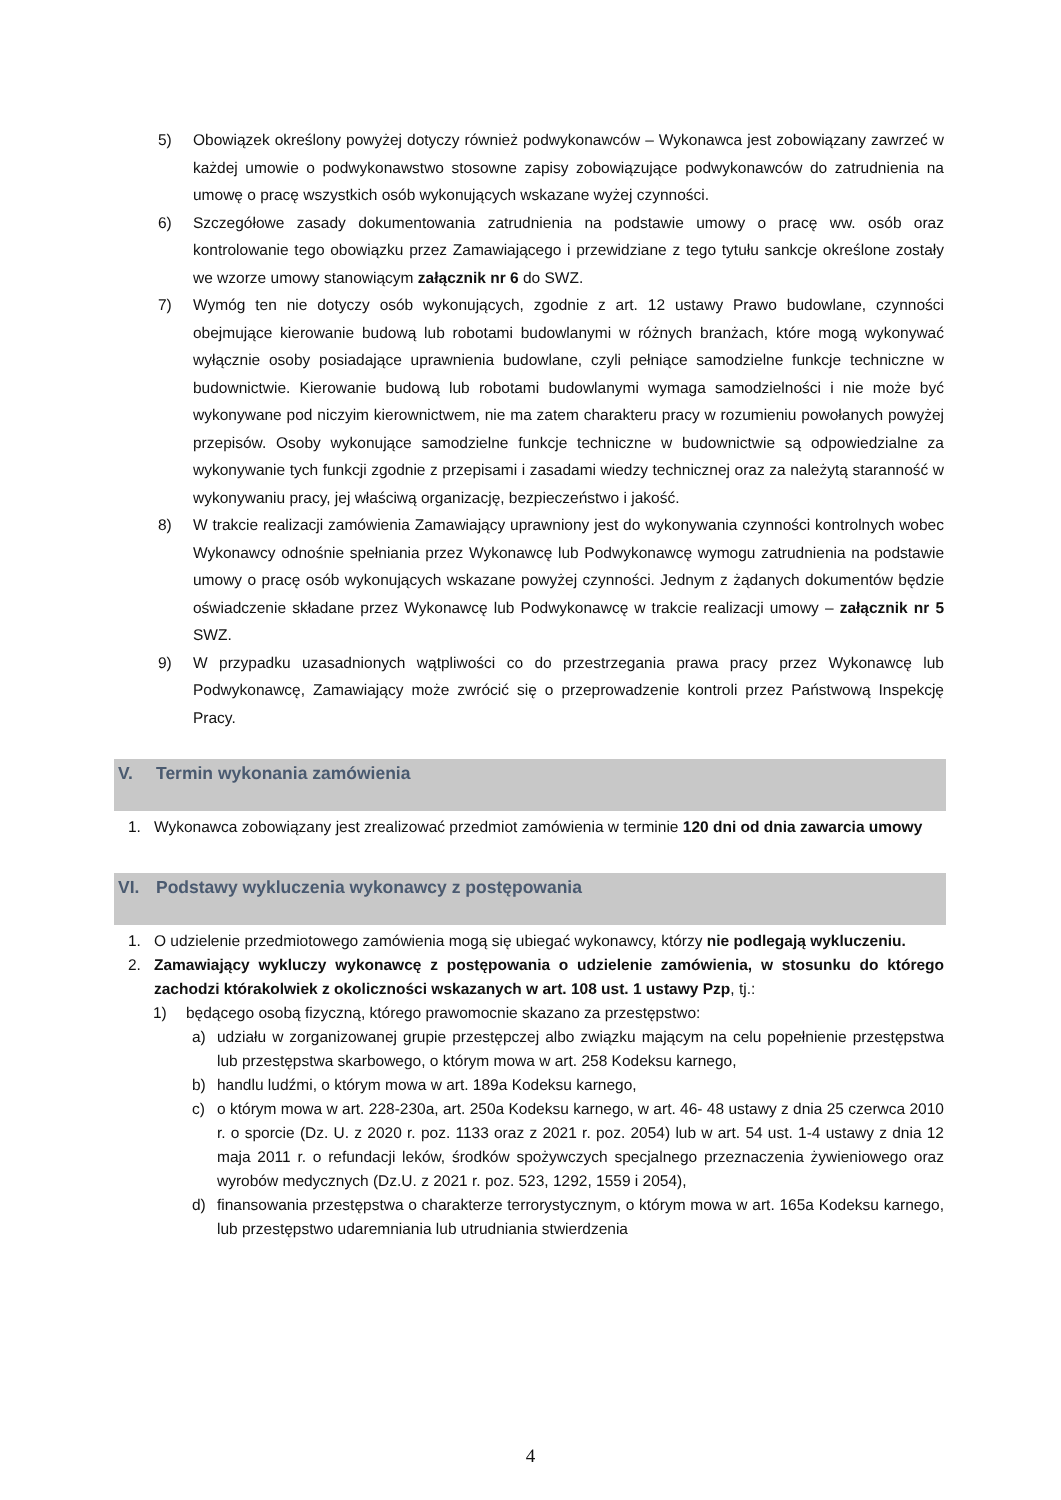5) Obowiązek określony powyżej dotyczy również podwykonawców – Wykonawca jest zobowiązany zawrzeć w każdej umowie o podwykonawstwo stosowne zapisy zobowiązujące podwykonawców do zatrudnienia na umowę o pracę wszystkich osób wykonujących wskazane wyżej czynności.
6) Szczegółowe zasady dokumentowania zatrudnienia na podstawie umowy o pracę ww. osób oraz kontrolowanie tego obowiązku przez Zamawiającego i przewidziane z tego tytułu sankcje określone zostały we wzorze umowy stanowiącym załącznik nr 6 do SWZ.
7) Wymóg ten nie dotyczy osób wykonujących, zgodnie z art. 12 ustawy Prawo budowlane, czynności obejmujące kierowanie budową lub robotami budowlanymi w różnych branżach, które mogą wykonywać wyłącznie osoby posiadające uprawnienia budowlane, czyli pełniące samodzielne funkcje techniczne w budownictwie. Kierowanie budową lub robotami budowlanymi wymaga samodzielności i nie może być wykonywane pod niczyim kierownictwem, nie ma zatem charakteru pracy w rozumieniu powołanych powyżej przepisów. Osoby wykonujące samodzielne funkcje techniczne w budownictwie są odpowiedzialne za wykonywanie tych funkcji zgodnie z przepisami i zasadami wiedzy technicznej oraz za należytą staranność w wykonywaniu pracy, jej właściwą organizację, bezpieczeństwo i jakość.
8) W trakcie realizacji zamówienia Zamawiający uprawniony jest do wykonywania czynności kontrolnych wobec Wykonawcy odnośnie spełniania przez Wykonawcę lub Podwykonawcę wymogu zatrudnienia na podstawie umowy o pracę osób wykonujących wskazane powyżej czynności. Jednym z żądanych dokumentów będzie oświadczenie składane przez Wykonawcę lub Podwykonawcę w trakcie realizacji umowy – załącznik nr 5 SWZ.
9) W przypadku uzasadnionych wątpliwości co do przestrzegania prawa pracy przez Wykonawcę lub Podwykonawcę, Zamawiający może zwrócić się o przeprowadzenie kontroli przez Państwową Inspekcję Pracy.
V. Termin wykonania zamówienia
1. Wykonawca zobowiązany jest zrealizować przedmiot zamówienia w terminie 120 dni od dnia zawarcia umowy
VI. Podstawy wykluczenia wykonawcy z postępowania
1. O udzielenie przedmiotowego zamówienia mogą się ubiegać wykonawcy, którzy nie podlegają wykluczeniu.
2. Zamawiający wykluczy wykonawcę z postępowania o udzielenie zamówienia, w stosunku do którego zachodzi którakolwiek z okoliczności wskazanych w art. 108 ust. 1 ustawy Pzp, tj.:
1) będącego osobą fizyczną, którego prawomocnie skazano za przestępstwo:
a) udziału w zorganizowanej grupie przestępczej albo związku mającym na celu popełnienie przestępstwa lub przestępstwa skarbowego, o którym mowa w art. 258 Kodeksu karnego,
b) handlu ludźmi, o którym mowa w art. 189a Kodeksu karnego,
c) o którym mowa w art. 228-230a, art. 250a Kodeksu karnego, w art. 46- 48 ustawy z dnia 25 czerwca 2010 r. o sporcie (Dz. U. z 2020 r. poz. 1133 oraz z 2021 r. poz. 2054) lub w art. 54 ust. 1-4 ustawy z dnia 12 maja 2011 r. o refundacji leków, środków spożywczych specjalnego przeznaczenia żywieniowego oraz wyrobów medycznych (Dz.U. z 2021 r. poz. 523, 1292, 1559 i 2054),
d) finansowania przestępstwa o charakterze terrorystycznym, o którym mowa w art. 165a Kodeksu karnego, lub przestępstwo udaremniania lub utrudniania stwierdzenia
4